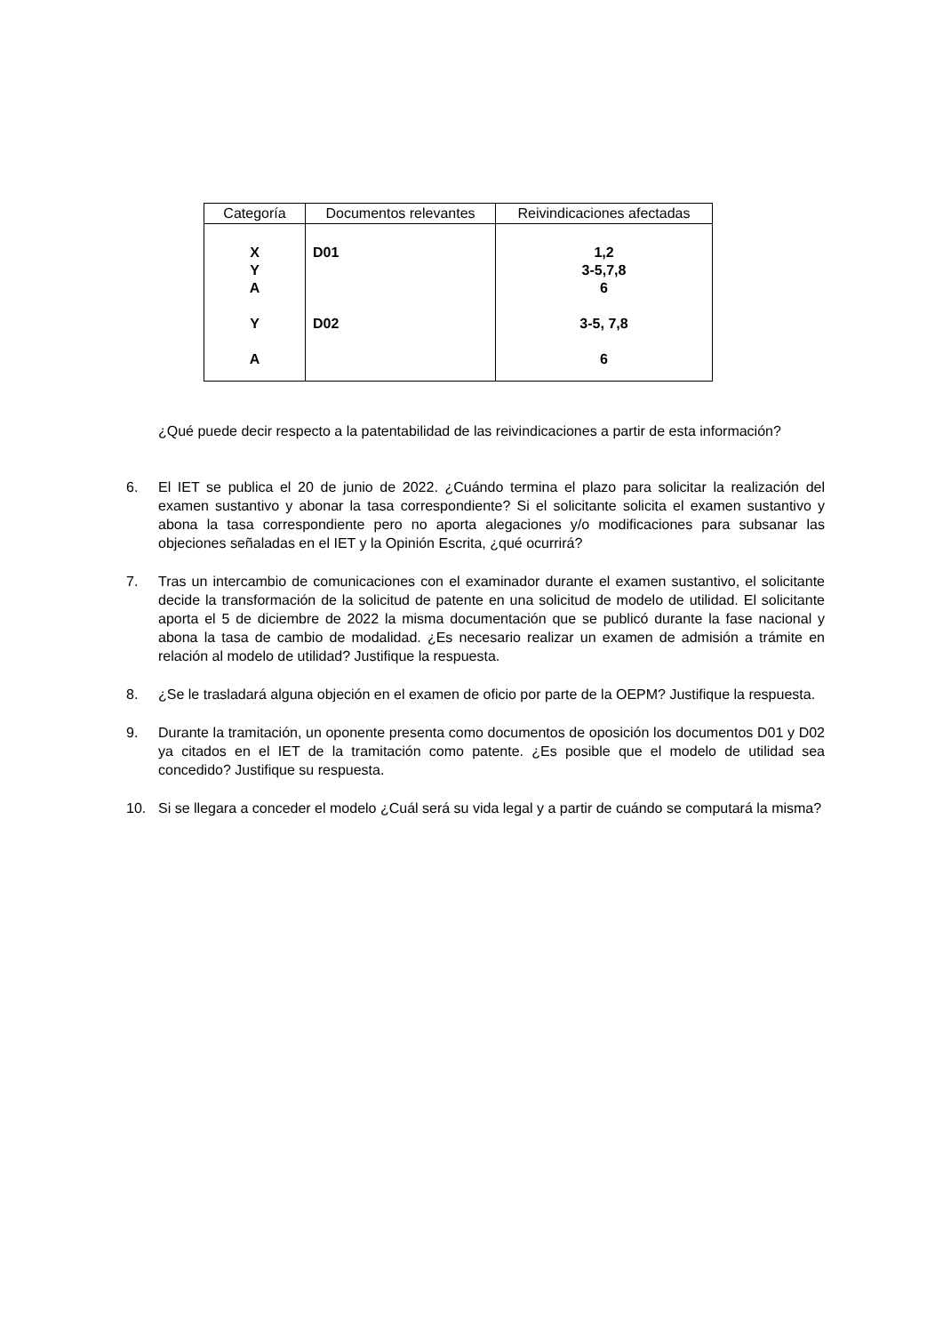| Categoría | Documentos relevantes | Reivindicaciones afectadas |
| --- | --- | --- |
| X Y A | D01 | 1,2 3-5,7,8 6 |
| Y | D02 | 3-5, 7,8 |
| A | | 6 |
¿Qué puede decir respecto a la patentabilidad de las reivindicaciones a partir de esta información?
6. El IET se publica el 20 de junio de 2022. ¿Cuándo termina el plazo para solicitar la realización del examen sustantivo y abonar la tasa correspondiente? Si el solicitante solicita el examen sustantivo y abona la tasa correspondiente pero no aporta alegaciones y/o modificaciones para subsanar las objeciones señaladas en el IET y la Opinión Escrita, ¿qué ocurrirá?
7. Tras un intercambio de comunicaciones con el examinador durante el examen sustantivo, el solicitante decide la transformación de la solicitud de patente en una solicitud de modelo de utilidad. El solicitante aporta el 5 de diciembre de 2022 la misma documentación que se publicó durante la fase nacional y abona la tasa de cambio de modalidad. ¿Es necesario realizar un examen de admisión a trámite en relación al modelo de utilidad? Justifique la respuesta.
8. ¿Se le trasladará alguna objeción en el examen de oficio por parte de la OEPM? Justifique la respuesta.
9. Durante la tramitación, un oponente presenta como documentos de oposición los documentos D01 y D02 ya citados en el IET de la tramitación como patente. ¿Es posible que el modelo de utilidad sea concedido? Justifique su respuesta.
10. Si se llegara a conceder el modelo ¿Cuál será su vida legal y a partir de cuándo se computará la misma?